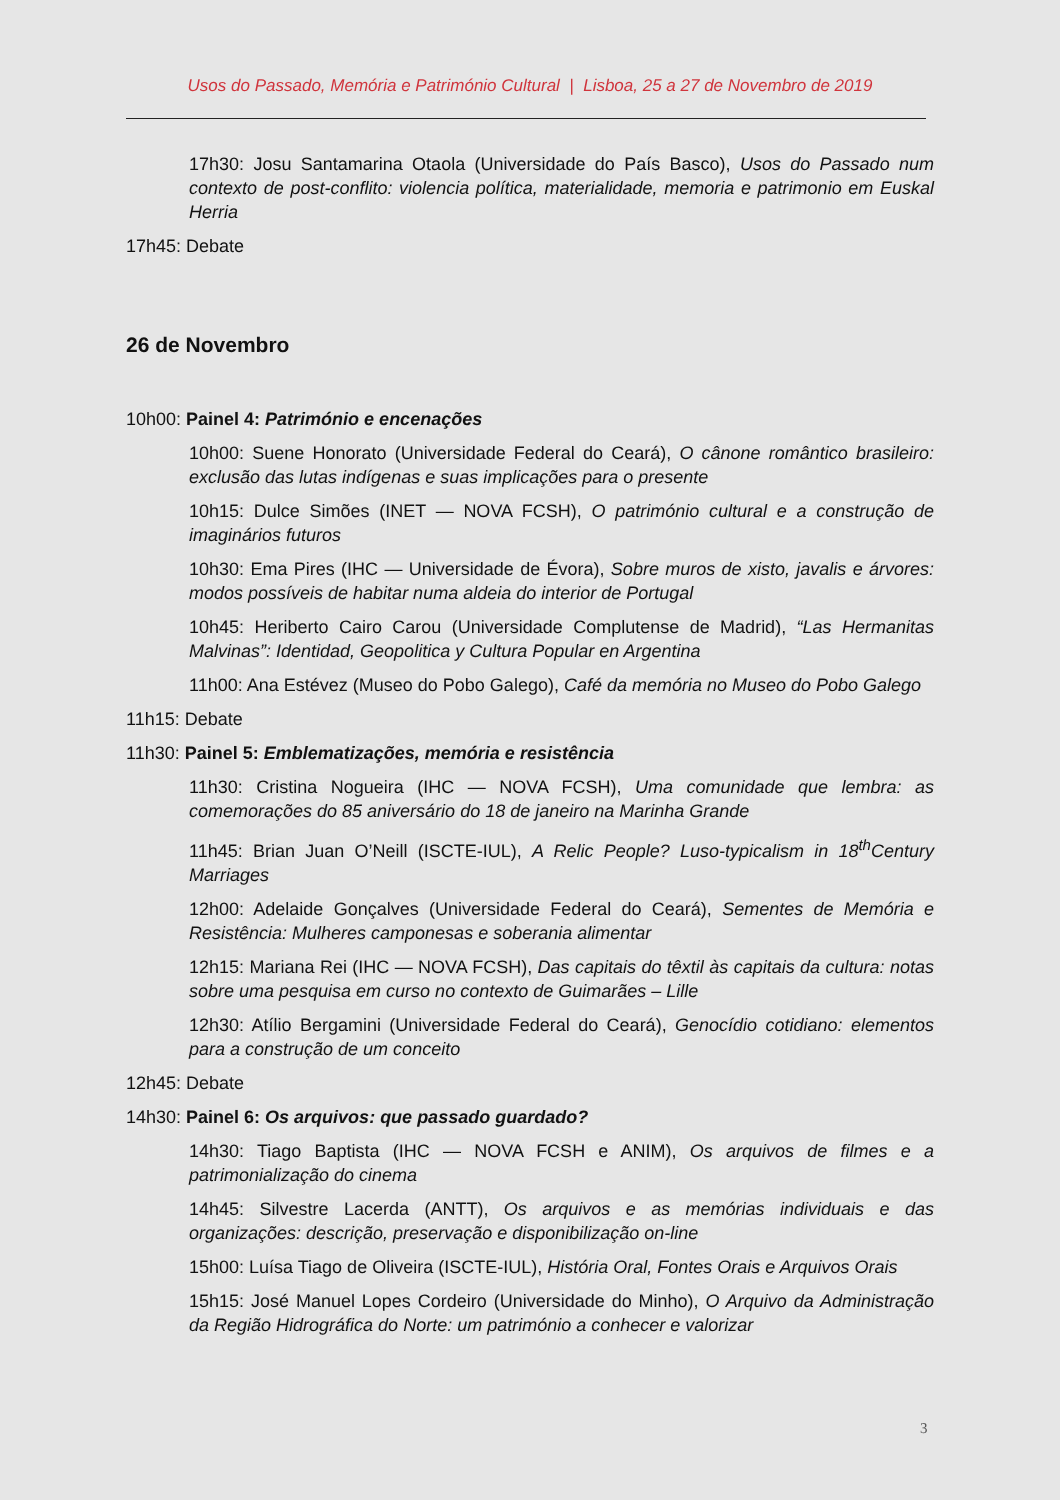Usos do Passado, Memória e Património Cultural | Lisboa, 25 a 27 de Novembro de 2019
17h30: Josu Santamarina Otaola (Universidade do País Basco), Usos do Passado num contexto de post-conflito: violencia política, materialidade, memoria e patrimonio em Euskal Herria
17h45: Debate
26 de Novembro
10h00: Painel 4: Património e encenações
10h00: Suene Honorato (Universidade Federal do Ceará), O cânone romântico brasileiro: exclusão das lutas indígenas e suas implicações para o presente
10h15: Dulce Simões (INET — NOVA FCSH), O património cultural e a construção de imaginários futuros
10h30: Ema Pires (IHC — Universidade de Évora), Sobre muros de xisto, javalis e árvores: modos possíveis de habitar numa aldeia do interior de Portugal
10h45: Heriberto Cairo Carou (Universidade Complutense de Madrid), “Las Hermanitas Malvinas”: Identidad, Geopolitica y Cultura Popular en Argentina
11h00: Ana Estévez (Museo do Pobo Galego), Café da memória no Museo do Pobo Galego
11h15: Debate
11h30: Painel 5: Emblematizações, memória e resistência
11h30: Cristina Nogueira (IHC — NOVA FCSH), Uma comunidade que lembra: as comemorações do 85 aniversário do 18 de janeiro na Marinha Grande
11h45: Brian Juan O’Neill (ISCTE-IUL), A Relic People? Luso-typicalism in 18<sup>th</sup>Century Marriages
12h00: Adelaide Gonçalves (Universidade Federal do Ceará), Sementes de Memória e Resistência: Mulheres camponesas e soberania alimentar
12h15: Mariana Rei (IHC — NOVA FCSH), Das capitais do têxtil às capitais da cultura: notas sobre uma pesquisa em curso no contexto de Guimarães – Lille
12h30: Atílio Bergamini (Universidade Federal do Ceará), Genocídio cotidiano: elementos para a construção de um conceito
12h45: Debate
14h30: Painel 6: Os arquivos: que passado guardado?
14h30: Tiago Baptista (IHC — NOVA FCSH e ANIM), Os arquivos de filmes e a patrimonialização do cinema
14h45: Silvestre Lacerda (ANTT), Os arquivos e as memórias individuais e das organizações: descrição, preservação e disponibilização on-line
15h00: Luísa Tiago de Oliveira (ISCTE-IUL), História Oral, Fontes Orais e Arquivos Orais
15h15: José Manuel Lopes Cordeiro (Universidade do Minho), O Arquivo da Administração da Região Hidrográfica do Norte: um património a conhecer e valorizar
3